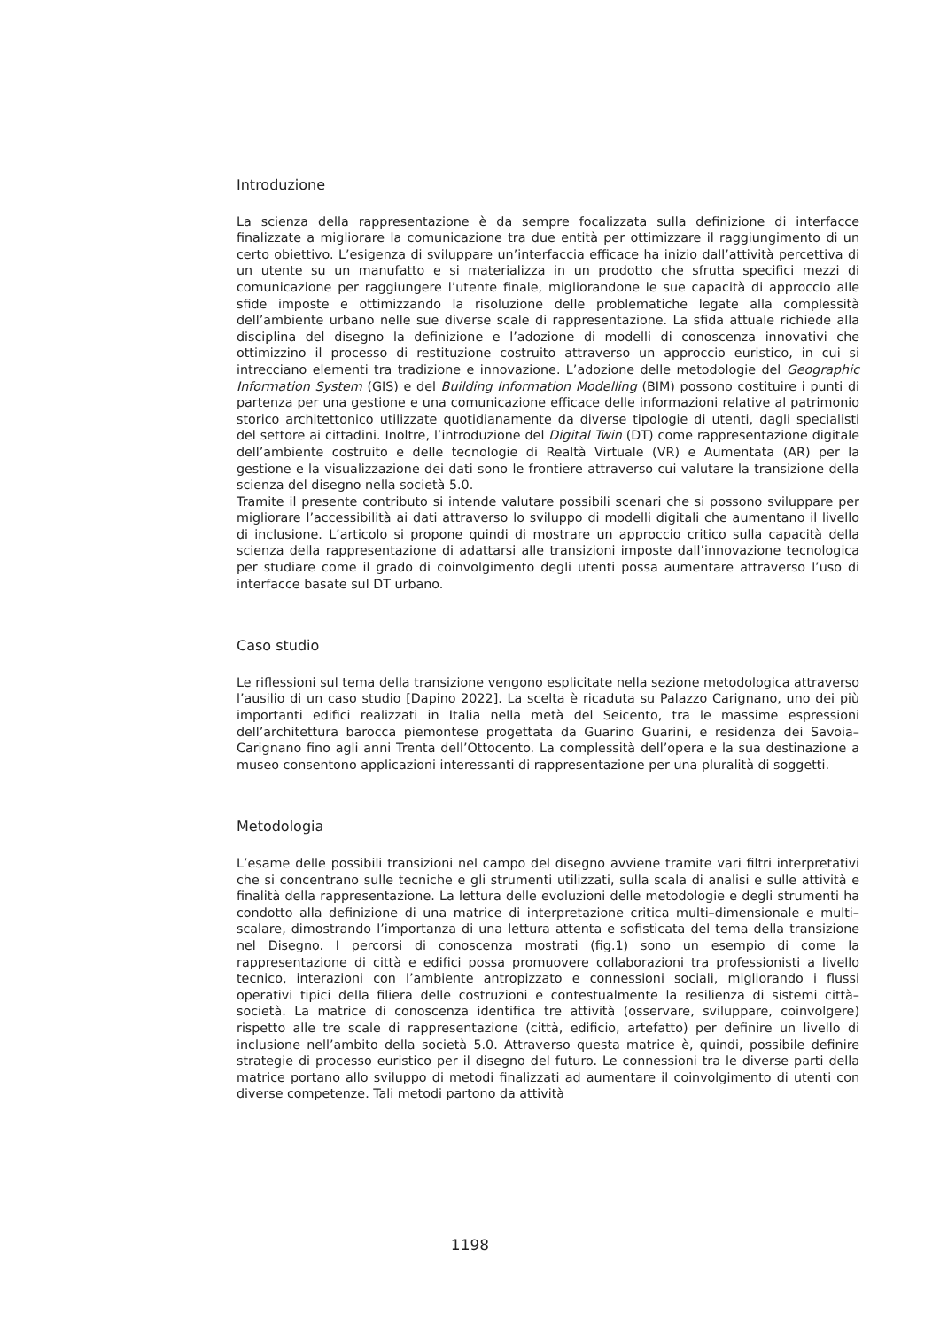Introduzione
La scienza della rappresentazione è da sempre focalizzata sulla definizione di interfacce finalizzate a migliorare la comunicazione tra due entità per ottimizzare il raggiungimento di un certo obiettivo. L’esigenza di sviluppare un’interfaccia efficace ha inizio dall’attività percettiva di un utente su un manufatto e si materializza in un prodotto che sfrutta specifici mezzi di comunicazione per raggiungere l’utente finale, migliorandone le sue capacità di approccio alle sfide imposte e ottimizzando la risoluzione delle problematiche legate alla complessità dell’ambiente urbano nelle sue diverse scale di rappresentazione. La sfida attuale richiede alla disciplina del disegno la definizione e l’adozione di modelli di conoscenza innovativi che ottimizzino il processo di restituzione costruito attraverso un approccio euristico, in cui si intrecciano elementi tra tradizione e innovazione. L’adozione delle metodologie del Geographic Information System (GIS) e del Building Information Modelling (BIM) possono costituire i punti di partenza per una gestione e una comunicazione efficace delle informazioni relative al patrimonio storico architettonico utilizzate quotidianamente da diverse tipologie di utenti, dagli specialisti del settore ai cittadini. Inoltre, l’introduzione del Digital Twin (DT) come rappresentazione digitale dell’ambiente costruito e delle tecnologie di Realtà Virtuale (VR) e Aumentata (AR) per la gestione e la visualizzazione dei dati sono le frontiere attraverso cui valutare la transizione della scienza del disegno nella società 5.0.
Tramite il presente contributo si intende valutare possibili scenari che si possono sviluppare per migliorare l’accessibilità ai dati attraverso lo sviluppo di modelli digitali che aumentano il livello di inclusione. L’articolo si propone quindi di mostrare un approccio critico sulla capacità della scienza della rappresentazione di adattarsi alle transizioni imposte dall’innovazione tecnologica per studiare come il grado di coinvolgimento degli utenti possa aumentare attraverso l’uso di interfacce basate sul DT urbano.
Caso studio
Le riflessioni sul tema della transizione vengono esplicitate nella sezione metodologica attraverso l’ausilio di un caso studio [Dapino 2022]. La scelta è ricaduta su Palazzo Carignano, uno dei più importanti edifici realizzati in Italia nella metà del Seicento, tra le massime espressioni dell’architettura barocca piemontese progettata da Guarino Guarini, e residenza dei Savoia–Carignano fino agli anni Trenta dell’Ottocento. La complessità dell’opera e la sua destinazione a museo consentono applicazioni interessanti di rappresentazione per una pluralità di soggetti.
Metodologia
L’esame delle possibili transizioni nel campo del disegno avviene tramite vari filtri interpretativi che si concentrano sulle tecniche e gli strumenti utilizzati, sulla scala di analisi e sulle attività e finalità della rappresentazione. La lettura delle evoluzioni delle metodologie e degli strumenti ha condotto alla definizione di una matrice di interpretazione critica multi–dimensionale e multi–scalare, dimostrando l’importanza di una lettura attenta e sofisticata del tema della transizione nel Disegno. I percorsi di conoscenza mostrati (fig.1) sono un esempio di come la rappresentazione di città e edifici possa promuovere collaborazioni tra professionisti a livello tecnico, interazioni con l’ambiente antropizzato e connessioni sociali, migliorando i flussi operativi tipici della filiera delle costruzioni e contestualmente la resilienza di sistemi città–società. La matrice di conoscenza identifica tre attività (osservare, sviluppare, coinvolgere) rispetto alle tre scale di rappresentazione (città, edificio, artefatto) per definire un livello di inclusione nell’ambito della società 5.0. Attraverso questa matrice è, quindi, possibile definire strategie di processo euristico per il disegno del futuro. Le connessioni tra le diverse parti della matrice portano allo sviluppo di metodi finalizzati ad aumentare il coinvolgimento di utenti con diverse competenze. Tali metodi partono da attività
1198